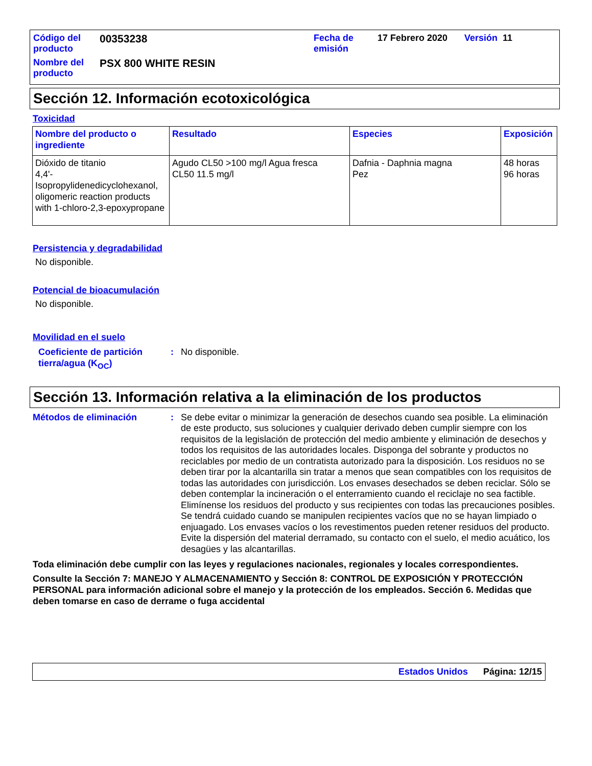| Código del producto | 00353238 | Fecha de emisión | 17 Febrero 2020 | Versión 11 |
| Nombre del producto | PSX 800 WHITE RESIN | | | |
Sección 12. Información ecotoxicológica
Toxicidad
| Nombre del producto o ingrediente | Resultado | Especies | Exposición |
| --- | --- | --- | --- |
| Dióxido de titanio 4,4'-Isopropylidenedicyclohexanol, oligomeric reaction products with 1-chloro-2,3-epoxypropane | Agudo CL50 >100 mg/l Agua fresca CL50 11.5 mg/l | Dafnia - Daphnia magna Pez | 48 horas 96 horas |
Persistencia y degradabilidad
No disponible.
Potencial de bioacumulación
No disponible.
Movilidad en el suelo
Coeficiente de partición tierra/agua (K<sub>OC</sub>)
: No disponible.
Sección 13. Información relativa a la eliminación de los productos
Métodos de eliminación : Se debe evitar o minimizar la generación de desechos cuando sea posible. La eliminación de este producto, sus soluciones y cualquier derivado deben cumplir siempre con los requisitos de la legislación de protección del medio ambiente y eliminación de desechos y todos los requisitos de las autoridades locales. Disponga del sobrante y productos no reciclables por medio de un contratista autorizado para la disposición. Los residuos no se deben tirar por la alcantarilla sin tratar a menos que sean compatibles con los requisitos de todas las autoridades con jurisdicción. Los envases desechados se deben reciclar. Sólo se deben contemplar la incineración o el enterramiento cuando el reciclaje no sea factible. Elimínense los residuos del producto y sus recipientes con todas las precauciones posibles. Se tendrá cuidado cuando se manipulen recipientes vacíos que no se hayan limpiado o enjuagado. Los envases vacíos o los revestimentos pueden retener residuos del producto. Evite la dispersión del material derramado, su contacto con el suelo, el medio acuático, los desagües y las alcantarillas.
Toda eliminación debe cumplir con las leyes y regulaciones nacionales, regionales y locales correspondientes.
Consulte la Sección 7: MANEJO Y ALMACENAMIENTO y Sección 8: CONTROL DE EXPOSICIÓN Y PROTECCIÓN PERSONAL para información adicional sobre el manejo y la protección de los empleados. Sección 6. Medidas que deben tomarse en caso de derrame o fuga accidental
Estados Unidos Página: 12/15